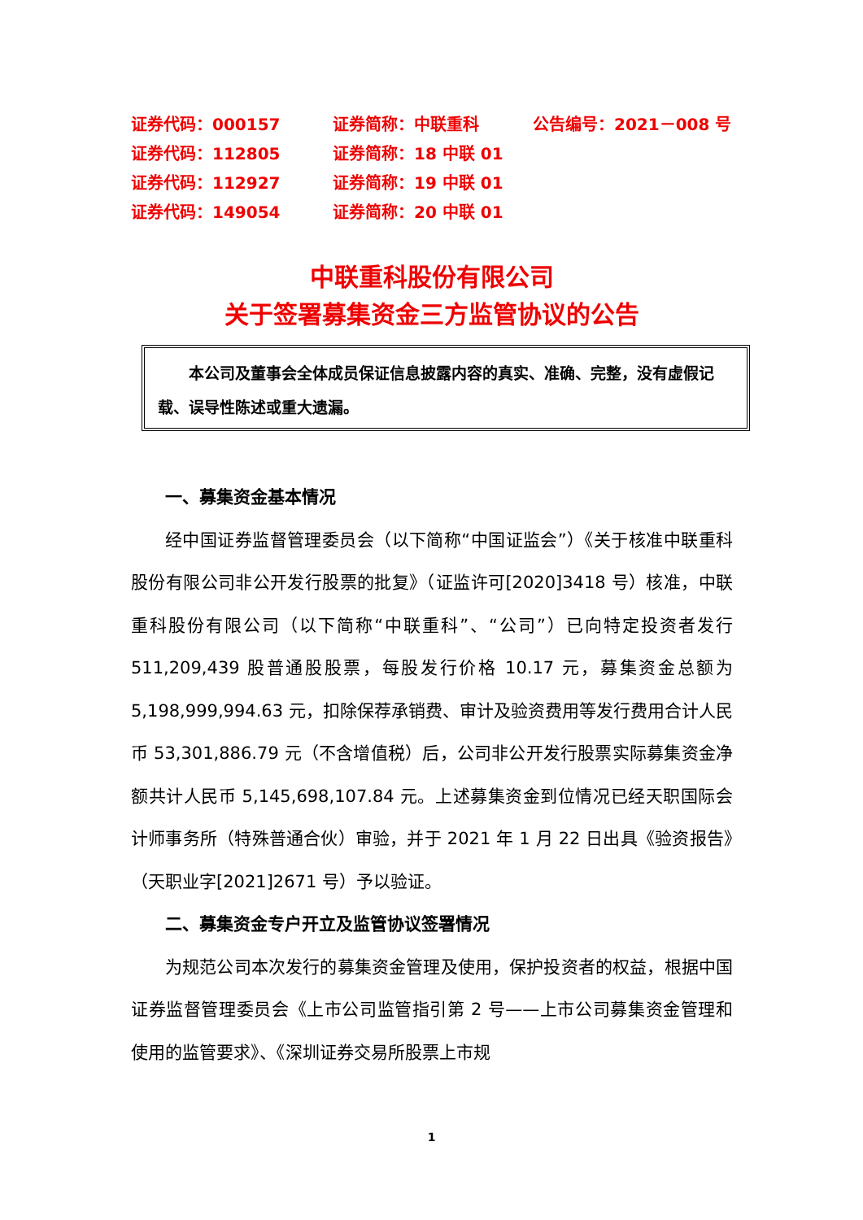| 证券代码：000157 | 证券简称：中联重科 | 公告编号：2021－008 号 |
| 证券代码：112805 | 证券简称：18 中联 01 | |
| 证券代码：112927 | 证券简称：19 中联 01 | |
| 证券代码：149054 | 证券简称：20 中联 01 | |
中联重科股份有限公司
关于签署募集资金三方监管协议的公告
  本公司及董事会全体成员保证信息披露内容的真实、准确、完整，没有虚假记载、误导性陈述或重大遗漏。
一、募集资金基本情况
经中国证券监督管理委员会（以下简称“中国证监会”）《关于核准中联重科股份有限公司非公开发行股票的批复》（证监许可[2020]3418 号）核准，中联重科股份有限公司（以下简称“中联重科”、“公司”）已向特定投资者发行 511,209,439 股普通股股票，每股发行价格 10.17 元，募集资金总额为 5,198,999,994.63 元，扣除保荐承销费、审计及验资费用等发行费用合计人民币 53,301,886.79 元（不含增值税）后，公司非公开发行股票实际募集资金净额共计人民币 5,145,698,107.84 元。上述募集资金到位情况已经天职国际会计师事务所（特殊普通合伙）审验，并于 2021 年 1 月 22 日出具《验资报告》（天职业字[2021]2671 号）予以验证。
二、募集资金专户开立及监管协议签署情况
为规范公司本次发行的募集资金管理及使用，保护投资者的权益，根据中国证券监督管理委员会《上市公司监管指引第 2 号——上市公司募集资金管理和使用的监管要求》、《深圳证券交易所股票上市规
1